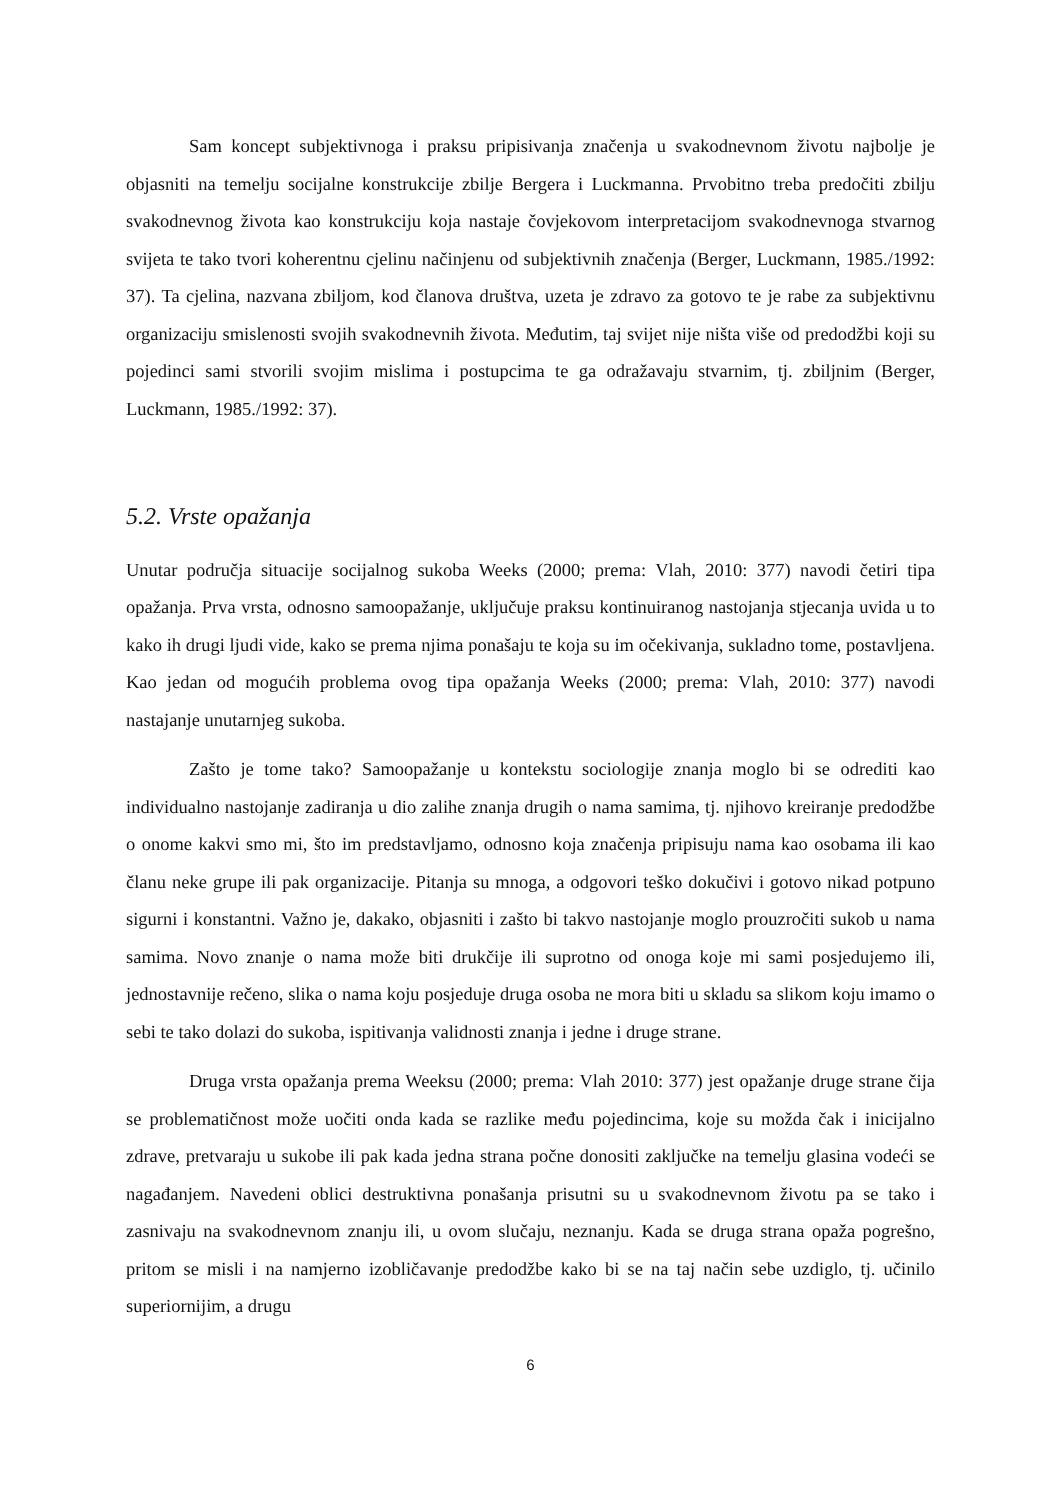Sam koncept subjektivnoga i praksu pripisivanja značenja u svakodnevnom životu najbolje je objasniti na temelju socijalne konstrukcije zbilje Bergera i Luckmanna. Prvobitno treba predočiti zbilju svakodnevnog života kao konstrukciju koja nastaje čovjekovom interpretacijom svakodnevnoga stvarnog svijeta te tako tvori koherentnu cjelinu načinjenu od subjektivnih značenja (Berger, Luckmann, 1985./1992: 37). Ta cjelina, nazvana zbiljom, kod članova društva, uzeta je zdravo za gotovo te je rabe za subjektivnu organizaciju smislenosti svojih svakodnevnih života. Međutim, taj svijet nije ništa više od predodžbi koji su pojedinci sami stvorili svojim mislima i postupcima te ga odražavaju stvarnim, tj. zbiljnim (Berger, Luckmann, 1985./1992: 37).
5.2. Vrste opažanja
Unutar područja situacije socijalnog sukoba Weeks (2000; prema: Vlah, 2010: 377) navodi četiri tipa opažanja. Prva vrsta, odnosno samoopažanje, uključuje praksu kontinuiranog nastojanja stjecanja uvida u to kako ih drugi ljudi vide, kako se prema njima ponašaju te koja su im očekivanja, sukladno tome, postavljena. Kao jedan od mogućih problema ovog tipa opažanja Weeks (2000; prema: Vlah, 2010: 377) navodi nastajanje unutarnjeg sukoba.
Zašto je tome tako? Samoopažanje u kontekstu sociologije znanja moglo bi se odrediti kao individualno nastojanje zadiranja u dio zalihe znanja drugih o nama samima, tj. njihovo kreiranje predodžbe o onome kakvi smo mi, što im predstavljamo, odnosno koja značenja pripisuju nama kao osobama ili kao članu neke grupe ili pak organizacije. Pitanja su mnoga, a odgovori teško dokučivi i gotovo nikad potpuno sigurni i konstantni. Važno je, dakako, objasniti i zašto bi takvo nastojanje moglo prouzročiti sukob u nama samima. Novo znanje o nama može biti drukčije ili suprotno od onoga koje mi sami posjedujemo ili, jednostavnije rečeno, slika o nama koju posjeduje druga osoba ne mora biti u skladu sa slikom koju imamo o sebi te tako dolazi do sukoba, ispitivanja validnosti znanja i jedne i druge strane.
Druga vrsta opažanja prema Weeksu (2000; prema: Vlah 2010: 377) jest opažanje druge strane čija se problematičnost može uočiti onda kada se razlike među pojedincima, koje su možda čak i inicijalno zdrave, pretvaraju u sukobe ili pak kada jedna strana počne donositi zaključke na temelju glasina vodeći se nagađanjem. Navedeni oblici destruktivna ponašanja prisutni su u svakodnevnom životu pa se tako i zasnivaju na svakodnevnom znanju ili, u ovom slučaju, neznanju. Kada se druga strana opaža pogrešno, pritom se misli i na namjerno izobličavanje predodžbe kako bi se na taj način sebe uzdiglo, tj. učinilo superiornijim, a drugu
6